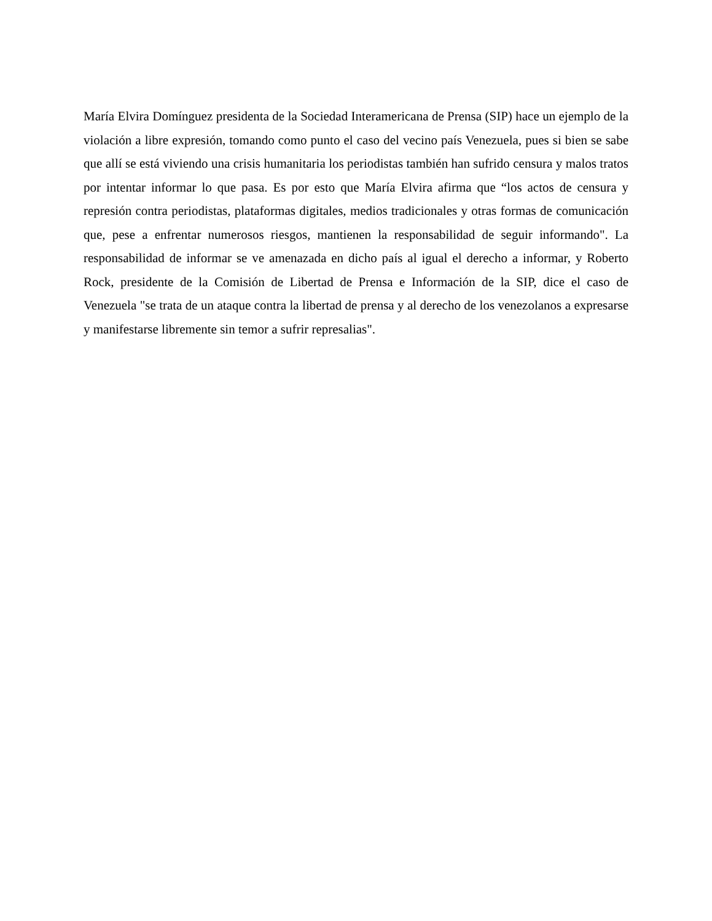María Elvira Domínguez presidenta de la Sociedad Interamericana de Prensa (SIP) hace un ejemplo de la violación a libre expresión, tomando como punto el caso del vecino país Venezuela, pues si bien se sabe que allí se está viviendo una crisis humanitaria los periodistas también han sufrido censura y malos tratos por intentar informar lo que pasa. Es por esto que María Elvira afirma que “los actos de censura y represión contra periodistas, plataformas digitales, medios tradicionales y otras formas de comunicación que, pese a enfrentar numerosos riesgos, mantienen la responsabilidad de seguir informando". La responsabilidad de informar se ve amenazada en dicho país al igual el derecho a informar, y Roberto Rock, presidente de la Comisión de Libertad de Prensa e Información de la SIP, dice el caso de Venezuela "se trata de un ataque contra la libertad de prensa y al derecho de los venezolanos a expresarse y manifestarse libremente sin temor a sufrir represalias".